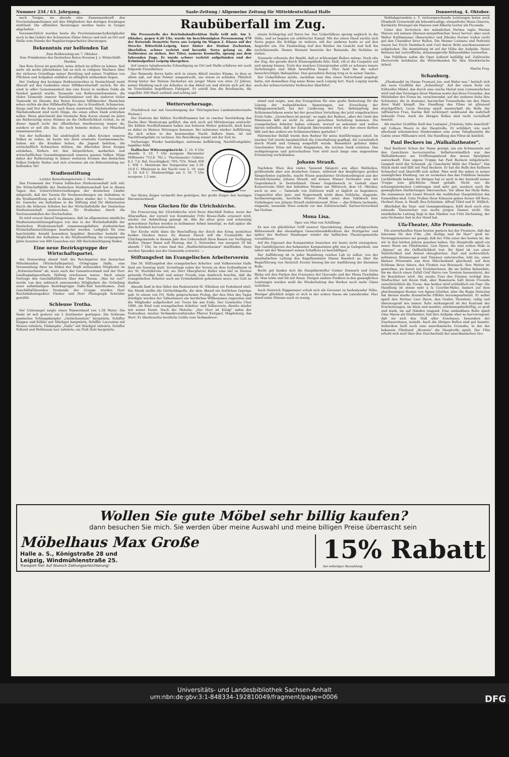Nummer 234 / 63. Jahrgang. Saale-Zeitung / Allgemeine Zeitung für Mitteldeutschland Halle Donnerstag, 4. Oktober.
nach Torgau, wo abends eine Zusammenkunft des Provinzialausschusses mit den Mitgliedern des dortigen Kreistages stattfand. Die offiziellen Beratungen werden heute in Torgau abgehalten.
Voraussichtlich werden heute die Provinzialausschußmitglieder noch in das Gebiet der Schwarzen Elster fahren und sich an Ort und Stelle vom Stande der Regulierungsarbeiten überzeugen.
Bekenntnis zur helfenden Tat
Zum Rotkreuztag am 7. Oktober.
Vom Präsidenten des Deutschen Roten Kreuzes J. v. Winterfeldt-Menkin.
Das Rote Kreuz ist gewohnt, seine Arbeit im stillen zu leisten. Seit mehr als sechs Jahrzehnten hat es sich in ruhigem Wachsen über der sicheren Grundlage seiner Berufung und seiner Tradition von Pflichten und Aufgaben entfaltet zu alltäglich wirkendem Segen.
Der Umfang des heutigen Rotkreuzwerkes in Deutschland weist überall auf den Gedanken einer Hilfsbereitschaft zurück, für die einst in edler Gemeinsamkeit das rote Kreuz in weißem Felde als Symbol gesetzt wurde. Tausende von Rotkreuzschwestern, die vielen Tausende unserer Sanitätsmänner und die anderen vielen Tausende im Dienste des Roten Kreuzes hilfsbereiter Menschen sehen nichts als den Hilfsbedürftigen, der in Krankheit, Schmerzen, Sorge und Not die Arme nach ihnen ausstreckt. Nächstenliebe und Nächstendienst sind nicht Dinge, die einen eitlen Dank erstreben sollen. Wenn gleichwohl das Deutsche Rote Kreuz einmal im Jahre am Rotkreuztag seine Stimme an die Oeffentlichkeit richtet, so ist dieser Appell nicht der öffentlichen Anerkennung wegen da, sondern er soll alle die, die noch beiseite stehen, zur Mitarbeit zusammenrufen.
Von der helfenden Tat eindringlich zu allen Kreisen unseres Volkes zu reden, ist heute wie stets ernsteste Gewissenssache. Indem wir die Kranken heilen, die Jugend behüten, die wirtschaftlich Schwachen stützen, die Alternden ihren Sorgen entziehen, fördern wir den körperlichen, seelischen und wirtschaftlichen Gesundungsprozeß unseres ganzen Volkes. Möge daher der Rotkreuztag in immer weiteren Kreisen des deutschen Volkes Einkehr finden und sich erweisen als ein Bekenntnistag zur helfenden Tat!
Studienstiftung
Letzter Bewerbungstermin 1. November.
Das Presseamt der Freien hallischen Studentenschaft teilt mit: Die Wirtschaftshilfe der Deutschen Studentenschaft hat in diesen Tagen den Unterrichtsverwaltungen der deutschen Länder mitgeteilt, daß der Termin für Neubewerbungen um Aufnahme in die Studienstiftung auch in diesem Jahre wieder der 1. November ist. Gesuche um Aufnahme in die Stiftung sind für Abiturienten durch die höheren Schulen bei der Wirtschaftshilfe der Deutschen Studentenschaft einzureichen, für Studenten durch die Vertrauensstellen der Hochschulen.
Es wird erneut darauf hingewiesen, daß im allgemeinen sämtliche Studienunterstützungsfragen von den in der Wirtschaftshilfe der Deutschen Studentenschaft zusammengefaßten studentischen Wirtschaftseinrichtungen bearbeitet werden. Lediglich für eine beschränkte Anzahl besonders begabter Bewerber besteht die Möglichkeit der Aufnahme in die Studienstiftung. Im vergangenen Jahre konnten von 890 Gesuchen nur 260 Berücksichtigung finden.
Eine neue Bezirksgruppe der Wirtschaftspartei.
Am Donnerstag abend hielt die Reichspartei des deutschen Mittelstandes (Wirtschaftspartei), Ortsgruppe Halle, eine Versammlung ihrer im Süden der Stadt wohnenden Mitglieder im „Schweizerhaus" ab, wozu auch der Gesamtvorstand und der Herr Landtagsabgeordnete Hellwig erschienen waren. Nach einem Vortrage des Geschäftsführers über das Thema: „Was tut not?" wurde von den zahlreich anwesenden Mitgliedern die Gründung einer selbständigen Bezirksgruppe Halle-Süd beschlossen. Zum Geschäftsführenden Vorstande der Gruppe wurden Herr Reichsbahninspektor Fischer und Herr Photograph Schröder gewählt.
Schleuse Trotha.
Der Unterpegel zeigte einen Wasserstand von 1,38 Meter. Die Saale ist seit gestern um 2 Zentimeter gestiegen. Die Schleuse passierten Schleppdampfer „Giebichenstein" bergwärts, Schiffer Köppen und Köhler mit Stückgut bergwärts, Schiffer Luccenius mit Weizen talwärts, Eildampfer „Halle" mit Stückgut talwärts, Schiffer Polland und Wehlmann leer talwärts, ein Floß Holz bergwärts.
Raubüberfall im Zug.
Die Pressestelle der Reichsbahndirektion Halle teilt mit: Am 3. Oktober, gegen 6.20 Uhr, wurde im beschleunigten Personenzug 479 der Reisende Demetrio Serra aus Leipzig im Wagen 2. Klasse auf der Strecke Bitterfeld–Leipzig, kurz hinter der Station Zschortau, überfallen, schwer verletzt und beraubt. Serra gelang es, die Notbremse zu ziehen. Der Täter, namens Kosmella, sprang aus dem fahrenden Zuge. Er wurde schwer verletzt aufgefunden und der Kriminalpolizei Leipzig übergeben.
Auf unsere telephonische Erkundigung an Ort und Stelle erfahren wir noch folgende Einzelheiten:
Der Reisende Serra hatte sich in einem Abteil zweiter Klasse, in dem er allein saß, auf dem Polster ausgestreckt, um etwas zu schlafen. Plötzlich drang hinter der Station Zschortau ein junger Mann von etwa 22 Jahren, seiner Kleidung nach ein Arbeiter, in das Abteil ein und stürzte sich auf den im Einschlafen begriffenen Fahrgast. Er entriß ihm die Brieftasche, die ungefähr 300 Mark enthielt und schlug mit
einem Schlagring auf Serra los. Der Ueberfallene sprang sogleich in die Höhe, und es begann ein erbitterter Kampf. Mit der einen Hand suchte sich Serra gegen die Schläge zu wehren, mit der anderen boxte er auf den Angreifer ein. Ein Faustschlag traf den Räuber ins Gesicht und ließ ihn zurücktaumeln. Diesen Moment benutzte der Reisende, die Notleine zu ziehen.
Nunmehr erkannte der Bandit, daß er schleunigst fliehen müsse. Noch ehe der Zug, der gerade durch Wiesengelände fuhr, hielt, riß er die Coupetür auf und sprang hinaus. Trotz des weichen Untergrundes erlitt er schwere innere Verletzungen und blieb bewußtlos liegen. Hier fand ihn die sofort benachrichtigte Bahnpolizei. Den geraubten Betrag trug er in seiner Tasche.
Der Ueberfallene setzte, nachdem man ihm einen Notverband angelegt hatte, mit demselben Zug seine Reise nach Leipzig fort. Nach Leipzig wurde auch der schwerverletzte Verbrecher überführt.
Wettervorhersage.
(Nachdruck nur mit Genehmigung der Thüringischen Landeswetterwarte Weimar.)
Der Zustrom der kühlen Nordluftmassen hat zu rascher Verstärkung des Hochs über Westeuropa geführt, das sich auch auf Mitteleuropa erstreckt. Die kühlen Nordluftmassen haben uns heiteres Wetter gebracht, doch kann es dabei zu kleinen Störungen kommen. Bei zeitweiser starker Aufklärung, die sich schon in der kommenden Nacht äußern kann, ist mit Nachtfrostgefahr zu rechnen. Die Bewölkung nimmt mit der Zeit zu.
Vorhersage: Wieder beständiger, zeitweise Aufklärung, Nachtfrostgefahr, tagsüber kühl.
Hallischer Witterungsbericht. 2. 10. 9 Uhr abends. 3. 10. 7 Uhr morgens. Barometer Millimeter 753,8. 761,1. Thermometer Celsius: 8,3. 7,0. Rel. Feuchtigkeit: 79% 75%. Wind: NW 1. NW 1. Maximum der Temperatur am 2.10. 10,8 C. Minimum in der Nacht vom 2. 10. zum 3. 10. 6,9 C. Niederschläge am 3. 10. 7 Uhr morgens: 1,3 mm.
Sturm Regen Veränderlich Schön
Der kleine Zeiger vermerkt den gestrigen, der große Zeiger den heutigen Barometerstand.
Neue Glocken für die Ulrichskirche.
Die Erneuerung der Ulrichskirche wird ihren Abschluß finden, wenn der Altaraufbau, der zurzeit von Kunstmaler Fritz Braue-Halle erneuert wird, wieder zur Aufstellung gelangt ist. Alle die alten grau und schmutzig gewordenen Farben werden in mühsamer Arbeit beseitigt, so daß später die alte Schönheit hervorleuchtet.
Der Kirche steht dann die Beschaffung der durch den Krieg zerstörten beiden Glocken bevor. Zu diesem Zweck will die Frauenhilfe der Ulrichsgemeinde in diesem Jahr den Ueberschuß ihres Basars zur Verfügung stellen. Dieser Basar soll Montag, den 5. November, von morgens 10 bis abends 7 Uhr, im roten Saal des „Stadtschützenhauses" stattfinden. Dazu werden Spenden aus der Gemeinde erwartet. —
Stiftungsfest im Evangelischen Arbeiterverein
Das 38. Stiftungsfest des evangelischen Arbeiter- und Volksvereins Halle fand am Sonntag statt. Vormittags nahm der Verein an dem Gottesdienst in der St. Moritzkirche teil, wo Herr Oberpfarrer Keller eine tief zu Herzen gehende Predigt hielt und seiner Freude zum Ausdruck brachte, daß die evangelischen Arbeiter auch am Erntedankfest gekommen seien, um Gott zu danken.
Abends fand in den Sälen des Restaurants St. Nikolaus ein Festabend statt. Die Musik stellte die Görlachkapelle, die dem Abend ein festliches Gepräge gab. In einem von Frl. Nolle gesprochenen Prolog, der den Sinn des Tages würdigte wurden der Teilnehmern ein herzliches Willkommen zugerufen und die Mitglieder aufgefordert zur Treue bis ans Ende. Der Gemischte Chor 1890, ein Kind vom evangelischen Arbeiter- und Volksverein, dienite wieder mit seiner Kunst. Nach der Motette: „Der Herr ist König" nahm der Festredner, zweiter Verbandsvorsitzender Pfarrer Knüppel, Magdeburg, das Wort. Er überbrachte herzliche Grüße vom Verbandsvor-
stand und zeigte, was das Evangelium für eine große Bedeutung für die Lösung der weltpolitischen Spannungen, zur Erreichung der Volksgemeinschaft, bei der Linderung der Not, Bekämpfung des Schlemmerlebens sowie bei der gerechten Verteilung der jetzt eingebrachten Ernte habe. „Gewachsen ist genug", so sagte der Redner, „aber der Geist des Mammons läßt es nicht zu einer gerechten Verteilung kommen. Die evangelischen Arbeiter haben erkannt, worauf es ankommt und wollen darum mithelfen, daß der Zeitgeist überwunden wird, der den einen darben läßt und den andern ein Schlemmerleben gestattet."
Stürmischer Beifall wurde dem Redner für seine Ausführungen zuteil. Im zweiten Teil wurde hauptsächlich die Unterhaltung gepflegt, die vornehmlich durch Musik und Gesang ausgefüllt wurde. Besonders gefielen dabei Geschwister Höne mit ihren Singspielen, die reichen Dank ernteten. Das wohlgelungene und gutverlaufene Fest wird noch lange eine angenehme Erinnerung zurücklassen.
Johann Strauß.
Nachdem Wien den vielen Tausend Sängern aus allen Weltteilen, größtenteils aber aus deutschen Gauen, während des diesjährigen großen Sängerfestes zujubelte, macht Wiens populärster Orchesterdirigent aus der Strauß-Dynastie, Johann Strauß, mit seinem Wiener Orchester eine Art Gegenbesuch in Deutschland. Dieser Gegenbesuch in Gestalt einer Konzertreise führt den beliebten Meister am Mittwoch, dem 10. Oktober, auch zu uns. — Tausende von Zuhörern weiß er täglich zu begeistern. Ungeachtet aller Jazz- und Negermusik wirkt diese fröhliche, singende, herzbezwingende, herrliche Wiener Musik unter dem Taktstock bzw. Violinbogen von Johann Strauß elektrisierend. Wien — das frühere lachende, singende, tanzende Wien ersteht vor den Zuhörerschaft. Karten-Vorverkauf bei Hothan.
Mona Lisa.
Oper von Max von Schillings.
Es war ein glücklicher Griff unserer Opernleitung, dieses erfolgreichste Bühnenwerk des ehemaligen Generalmusikdirektors der Stuttgarter und später der Berliner Staatsoper wieder der hallischen Theatergemeinde vorzuführen.
Auf die Eigenart des Komponisten brauchen wir heute nicht einzugehen. Das Gastdirigieren des bekannten Komponisten gibt uns ja Gelegenheit, uns näher mit der Wesensart seines Schaffens zu beschäftigen.
Der Aufführung ist in jeder Beziehung reiches Lob zu zollen, von der musikalischen Leitung des Kapellmeisters Hanns Roesfert an über die Regieführung von Heinrich Kreutz hinweg bis zur Ausführung der kleinsten Rolle.
Recht gut fanden sich die Hauptdarsteller Gustav Dramsch und Grete Blaha mit den Partien des Francesco del Giorondo und der Mona Fiordalisa ab. Man lebte und litt mit ihnen. Einigen matten Punkten in den gesanglichen Leistungen werden wohl die Wiederholung des Werkes noch mehr Glanz verleihen.
Auch Heinrich Niggemeyer erhob sich als Giovanni zu bedeutender Höhe. Weniger glücklich zeigte er sich in der ersten Szene als Laienbruder. Hier stand seine Stimme noch zu wenig.
Wohlabgerundete z. T. vielversprechende Leistungen boten auch Elisabeth Grunewald als lebensfreudige, sinnenfrohe Mona Ginevra, Karlalotte Strempel als Dianora und Alberta Gorter als Piccanda.
Unter den Vertretern der männlichen Partien ragte Marian Maicen mit seinem überaus sympathischen Tenor hervor; aber auch Walter Kathhammer (Benevento) und Zdenko Dorner trafen recht gut den Charakter ihrer Rollen. Die Messer Luzzano und Pedruzzi waren bei Erich Heimbach und Carl Anton Britz anerkennenswert aufgehoben. Die Ausstattung ist auf der Höhe der Aufgabe. Heinz Behrens hat vortreffliche, stimmungsvolle Bühnenbilder entworfen.
Das Publikum nahm die Oper äußerst beifällig auf. Zahlreiche Hervorrufe belohnten die Mitwirkenden für ihre künstlerische Arbeit.
Martin Frey.
Schauburg.
„Eheskandal im Hause Fromont jun. und Risler sen." betitelt sich der neue Großfilm der „Schauburg". Auf der einen Seite ein frühreifes Mädel, das durch eine reiche Heirat zum Luxusweibchen wird und das Vermögen ihres Mannes sowie das ihres Freundes, des Mitinhaber der Firma ist, verschwendet, auf der anderen Seite ihre Schwester, die in stummer, heroischer Frauenliebe um den Mann ihrer Wahl kämpft. Die Handlung des Films ist glänzend durchgeführt; Lucie Doraine spielt meisterhaft die Rolle der raffinierten Frau, Karina Bell verkörpert wohltuend die wahrhaft liebende Frau. Auch die übrigen Rollen sind recht vorteilhaft besetzt.
Als zweiter Großfilm läuft das Lustspiel „Fräulein, bitte Anschluß" mit Colleen Moore in der Hauptrolle. Er schildert, wie nach allerhand urkomischen Hindernissen eine arme Telephonistin die Gattin eines Millionärs wird. Die Handlung des Films ist köstlich.
Paul Beckers im „Walhallatheater".
Paul Beckers! Schon der Name genügt, um ein Schmunzeln auf den Gesichtern hervorzurufen. Selbstverständlich war das Walhallatheater am Eröffnungsabend des neuen Spielplans ausverkauft. Eine eigene Truppe hat Paul Beckers mitgebracht. Gespielt wird der Schwank „In Closchwitz blüht der Flieder". Das Stück steht und fällt mit Paul Beckers. Er hat die Rolle des Kellners Schnerkel und übertrifft sich selbst. Man muß ihn sehen in seiner unmöglichen Kleidung, um zu verstehen das das Publikum beinahe Lachkrämpfe bekam. Im übrigen hat er auch in der Auswahl seiner Truppe eine glückliche Hand gehabt. Nicht nur die schauspielerischen Leistungen sind sehr gut, sondern auch die gesanglichen Darbietungen überraschen. Vor allem bei Hedy Rehs, die zusammen mit Liesel Streich die weiblichen Hauptstützen des Ensembles sind. Gute Proben ihres Könnens geben ferner Alf Bern, Herbert Hoos, A. Steidl, Rea Schönlein, Alfred Tittel und H. Wüllich.
Allerliebst die Tanz- und Gesangseinlagen, fehlt doch auch eine reizende Tänzerschar von sechs jungen Damen nicht. Die musikalische Leitung liegt in den Händen von Fritz Zschiesing, der sein Orchester fest in der Hand hat.
Ufa-Theater, Alte Promenade.
Ein ausverkauftes Haus bewies gestern bei der Premiere, daß das Interesse für den Film „Die Heilige und ihr Narr" groß ist. Vorweggenommen sei gesagt, daß der Film einer der besten ist, die wir in den letzten Jahren gesehen haben. Die Hauptrolle spielt ein neuer Stern am Filmhimmel, Lien Dyers, die zum ersten Male in „Spione" an die Oeffentlichkeit trat. Ihr Spiel ist von einer Natürlichkeit und Anmut ohnegleichen. Zart und zerbrechlich, seltsamen Stimmungen und Visionen unterworfen, lebt sie, einer kleinen Prinzessin aus dem Märchenland gleichend, auf dem Schlosse ihres Vaters, des Fürsten von Brauneck. Ihre Mutter ist gestorben, sie kennt nur Erzieherinnen, die sie lieblos behandeln, bis sie durch einen Zufall Graf Harro von Torstein kennenlernt, der ihr Beschützer wird. Die zweite Frau des Fürsten verfolgt ihre Stieftochter mit ihrem Haß, aber Rosemarie hält ihrem Freunde unverbrüchlich die Treue. Aus beiden wird schließlich ein Paar. Die Handlung ist etwas sehr à la Courths-Maler, basiert auf dem gleichnamigen Roman von Agnes Günther, aber die Regie Dieterles hat daraus starke dramatische Effekte herausgearbeitet. Er selbst spielt den Partner Lien Dyers, den Grafen Thorstein, ruhig und überzeugend wie immer. Sehr wirkungsvoll ist der Kontrast der Erscheinungen, sie klein und sensitiv, anlehnungsbedürftig, er groß und stark, sie auf Händen tragend. Eine undankbare Rolle spielt Gina Mares als Stiefmutter, löst ihre Aufgabe aber so hervorragend, daß sie sich den Haß aller Zuschauer, besonders der Zuschauerinnen, zuzieht. Auch die übrigen Rollen sind gut besetzt. Außerdem läuft noch eine amerikanische Groteske, in der der bekannte Filmhund „Brownie" die Hauptrolle spielt. Der Film erhebt sich weit über den Durchschnitt der amerikanischen Gro-
Wollen Sie gute Möbel sehr billig kaufen?
dann besuchen Sie mich. Sie werden über meine Auswahl und meine billigen Preise überrascht sein
Möbelhaus Max Große
Halle a. S., Königstraße 28 und
Leipzig, Windmühlenstraße 25.
Transport frei! Auf Wunsch Zahlungserleichterung!
15% Rabatt
bei sofortiger Barzahlung
Universitäts- und Landesbibliothek Sachsen-Anhalt
urn:nbn:de:gbv:3:1-848334-192810049/fragment/page=0006 DFG